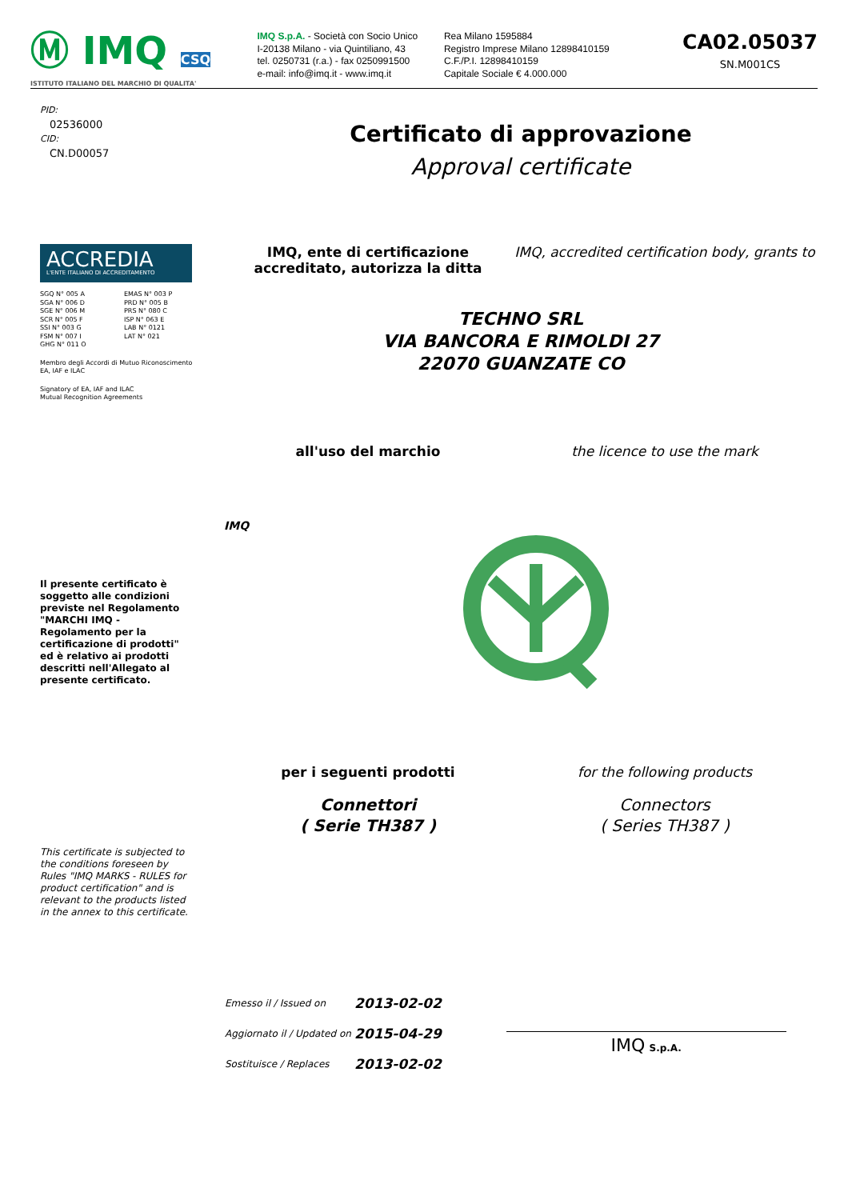Ⓜ IMQ CSQ
ISTITUTO ITALIANO DEL MARCHIO DI QUALITA'
IMQ S.p.A. - Società con Socio Unico
I-20138 Milano - via Quintiliano, 43
tel. 0250731 (r.a.) - fax 0250991500
e-mail: info@imq.it - www.imq.it
Rea Milano 1595884
Registro Imprese Milano 12898410159
C.F./P.I. 12898410159
Capitale Sociale € 4.000.000
CA02.05037
SN.M001CS
PID:
02536000
CID:
CN.D00057
Certificato di approvazione
Approval certificate
ACCREDIA
L'ENTE ITALIANO DI ACCREDITAMENTO
SGQ N° 005 A
SGA N° 006 D
SGE N° 006 M
SCR N° 005 F
SSI N° 003 G
FSM N° 007 I
GHG N° 011 O
EMAS N° 003 P
PRD N° 005 B
PRS N° 080 C
ISP N° 063 E
LAB N° 0121
LAT N° 021
Membro degli Accordi di Mutuo Riconoscimento
EA, IAF e ILAC
Signatory of EA, IAF and ILAC
Mutual Recognition Agreements
Il presente certificato è soggetto alle condizioni previste nel Regolamento "MARCHI IMQ - Regolamento per la certificazione di prodotti" ed è relativo ai prodotti descritti nell'Allegato al presente certificato.
This certificate is subjected to the conditions foreseen by Rules "IMQ MARKS - RULES for product certification" and is relevant to the products listed in the annex to this certificate.
IMQ, ente di certificazione accreditato, autorizza la ditta
IMQ, accredited certification body, grants to
TECHNO SRL
VIA BANCORA E RIMOLDI 27
22070 GUANZATE CO
all'uso del marchio the licence to use the mark
IMQ
per i seguenti prodotti for the following products
Connettori
( Serie TH387 )
Connectors
( Series TH387 )
| Emesso il / Issued on | 2013-02-02 |
| Aggiornato il / Updated on | 2015-04-29 |
| Sostituisce / Replaces | 2013-02-02 |
IMQ S.p.A.